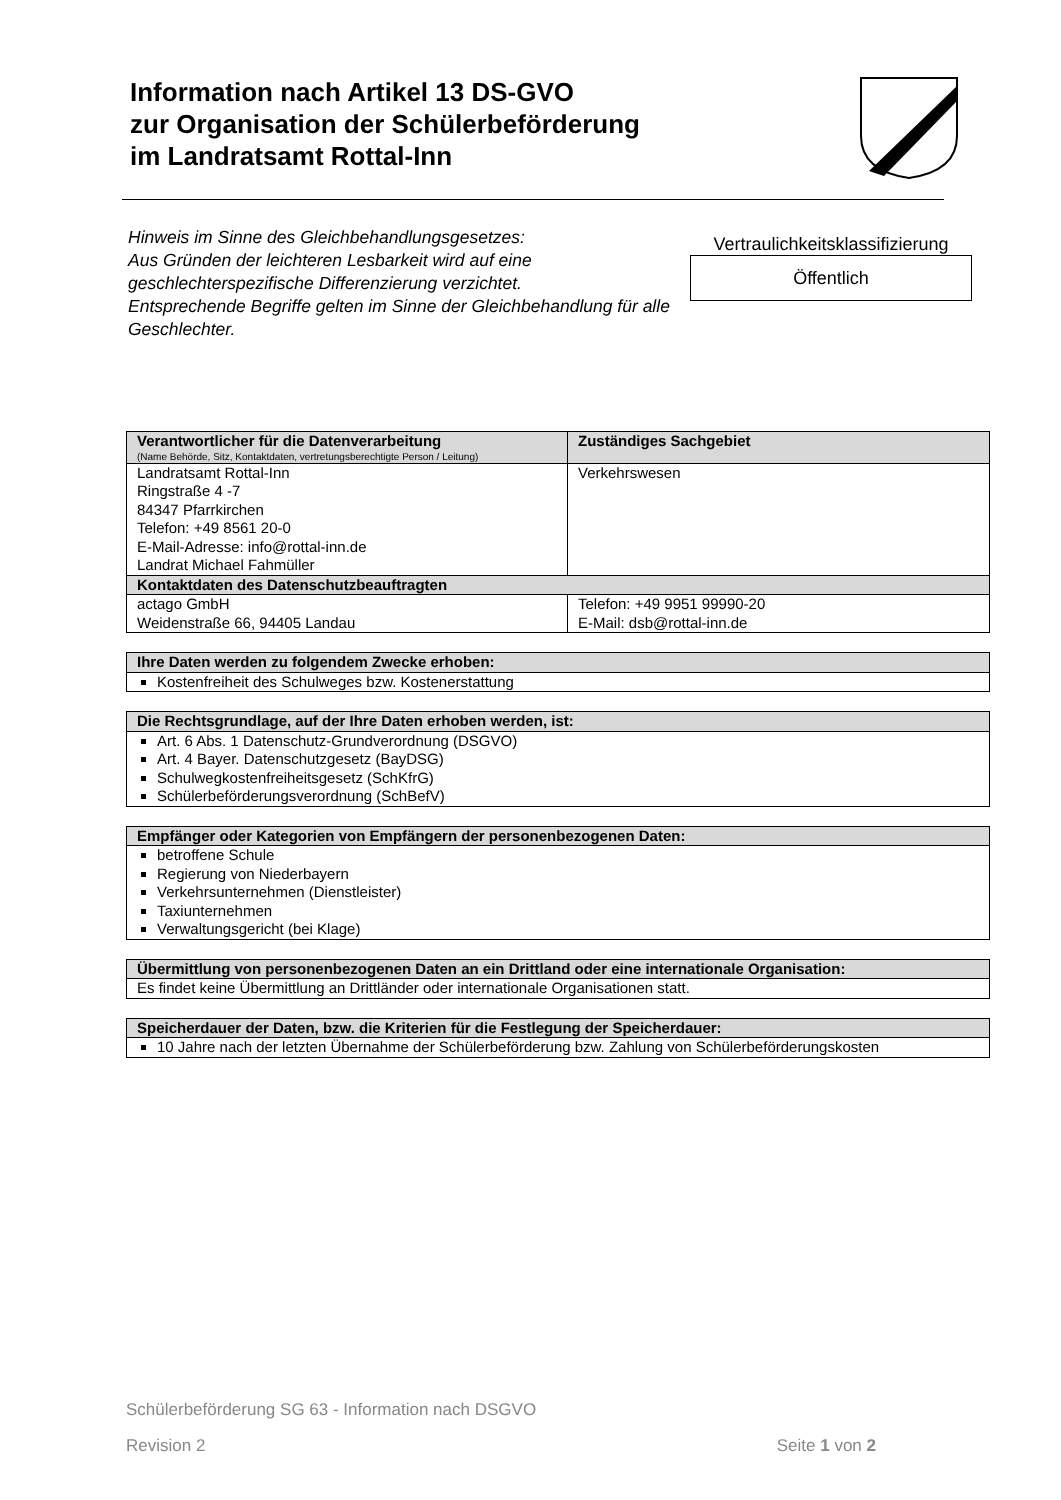Information nach Artikel 13 DS-GVO
zur Organisation der Schülerbeförderung
im Landratsamt Rottal-Inn
Hinweis im Sinne des Gleichbehandlungsgesetzes:
Aus Gründen der leichteren Lesbarkeit wird auf eine geschlechterspezifische Differenzierung verzichtet.
Entsprechende Begriffe gelten im Sinne der Gleichbehandlung für alle Geschlechter.
Vertraulichkeitsklassifizierung
Öffentlich
| Verantwortlicher für die Datenverarbeitung (Name Behörde, Sitz, Kontaktdaten, vertretungsberechtigte Person / Leitung) | Zuständiges Sachgebiet |
| --- | --- |
| Landratsamt Rottal-Inn Ringstraße 4 -7 84347 Pfarrkirchen Telefon: +49 8561 20-0 E-Mail-Adresse: info@rottal-inn.de Landrat Michael Fahmüller | Verkehrswesen |
| Kontaktdaten des Datenschutzbeauftragten | |
| actago GmbH Weidenstraße 66, 94405 Landau | Telefon: +49 9951 99990-20 E-Mail: dsb@rottal-inn.de |
| Ihre Daten werden zu folgendem Zwecke erhoben: |
| --- |
| Kostenfreiheit des Schulweges bzw. Kostenerstattung |
| Die Rechtsgrundlage, auf der Ihre Daten erhoben werden, ist: |
| --- |
| Art. 6 Abs. 1 Datenschutz-Grundverordnung (DSGVO) Art. 4 Bayer. Datenschutzgesetz (BayDSG) Schulwegkostenfreiheitsgesetz (SchKfrG) Schülerbeförderungsverordnung (SchBefV) |
| Empfänger oder Kategorien von Empfängern der personenbezogenen Daten: |
| --- |
| betroffene Schule Regierung von Niederbayern Verkehrsunternehmen (Dienstleister) Taxiunternehmen Verwaltungsgericht (bei Klage) |
| Übermittlung von personenbezogenen Daten an ein Drittland oder eine internationale Organisation: |
| --- |
| Es findet keine Übermittlung an Drittländer oder internationale Organisationen statt. |
| Speicherdauer der Daten, bzw. die Kriterien für die Festlegung der Speicherdauer: |
| --- |
| 10 Jahre nach der letzten Übernahme der Schülerbeförderung bzw. Zahlung von Schülerbeförderungskosten |
Schülerbeförderung SG 63 - Information nach DSGVO
Revision 2 Seite 1 von 2